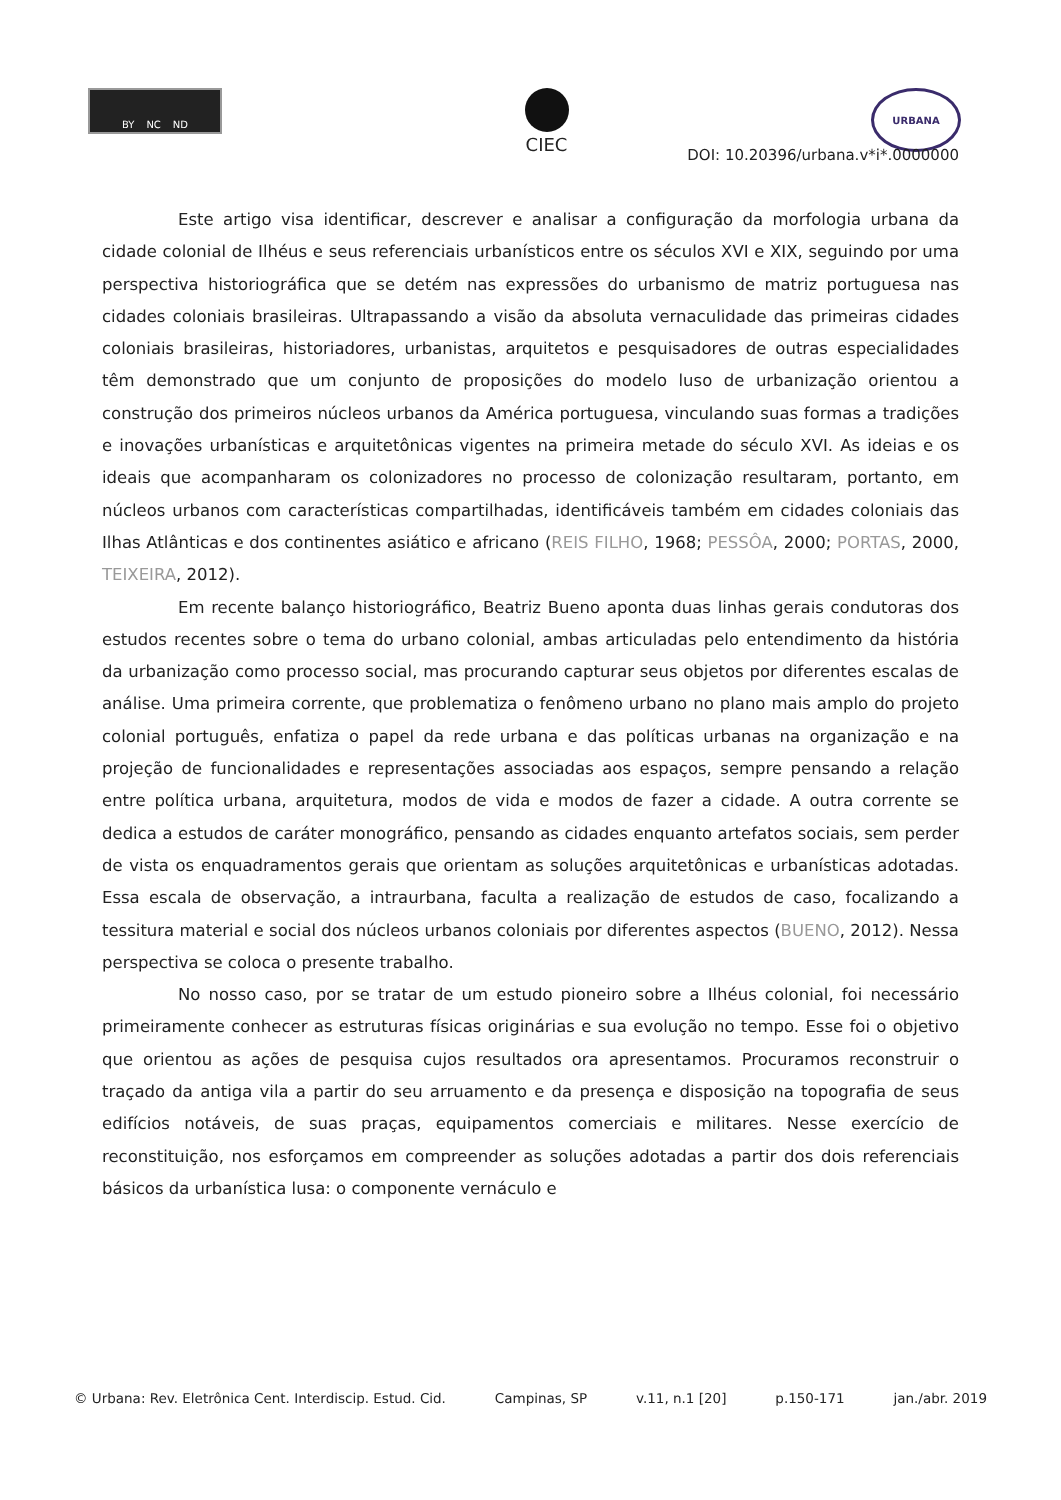BY NC ND
CIEC
URBANA
DOI: 10.20396/urbana.v*i*.0000000
Este artigo visa identificar, descrever e analisar a configuração da morfologia urbana da cidade colonial de Ilhéus e seus referenciais urbanísticos entre os séculos XVI e XIX, seguindo por uma perspectiva historiográfica que se detém nas expressões do urbanismo de matriz portuguesa nas cidades coloniais brasileiras. Ultrapassando a visão da absoluta vernaculidade das primeiras cidades coloniais brasileiras, historiadores, urbanistas, arquitetos e pesquisadores de outras especialidades têm demonstrado que um conjunto de proposições do modelo luso de urbanização orientou a construção dos primeiros núcleos urbanos da América portuguesa, vinculando suas formas a tradições e inovações urbanísticas e arquitetônicas vigentes na primeira metade do século XVI. As ideias e os ideais que acompanharam os colonizadores no processo de colonização resultaram, portanto, em núcleos urbanos com características compartilhadas, identificáveis também em cidades coloniais das Ilhas Atlânticas e dos continentes asiático e africano (REIS FILHO, 1968; PESSÔA, 2000; PORTAS, 2000, TEIXEIRA, 2012).
Em recente balanço historiográfico, Beatriz Bueno aponta duas linhas gerais condutoras dos estudos recentes sobre o tema do urbano colonial, ambas articuladas pelo entendimento da história da urbanização como processo social, mas procurando capturar seus objetos por diferentes escalas de análise. Uma primeira corrente, que problematiza o fenômeno urbano no plano mais amplo do projeto colonial português, enfatiza o papel da rede urbana e das políticas urbanas na organização e na projeção de funcionalidades e representações associadas aos espaços, sempre pensando a relação entre política urbana, arquitetura, modos de vida e modos de fazer a cidade. A outra corrente se dedica a estudos de caráter monográfico, pensando as cidades enquanto artefatos sociais, sem perder de vista os enquadramentos gerais que orientam as soluções arquitetônicas e urbanísticas adotadas. Essa escala de observação, a intraurbana, faculta a realização de estudos de caso, focalizando a tessitura material e social dos núcleos urbanos coloniais por diferentes aspectos (BUENO, 2012). Nessa perspectiva se coloca o presente trabalho.
No nosso caso, por se tratar de um estudo pioneiro sobre a Ilhéus colonial, foi necessário primeiramente conhecer as estruturas físicas originárias e sua evolução no tempo. Esse foi o objetivo que orientou as ações de pesquisa cujos resultados ora apresentamos. Procuramos reconstruir o traçado da antiga vila a partir do seu arruamento e da presença e disposição na topografia de seus edifícios notáveis, de suas praças, equipamentos comerciais e militares. Nesse exercício de reconstituição, nos esforçamos em compreender as soluções adotadas a partir dos dois referenciais básicos da urbanística lusa: o componente vernáculo e
© Urbana: Rev. Eletrônica Cent. Interdiscip. Estud. Cid. Campinas, SP v.11, n.1 [20] p.150-171 jan./abr. 2019